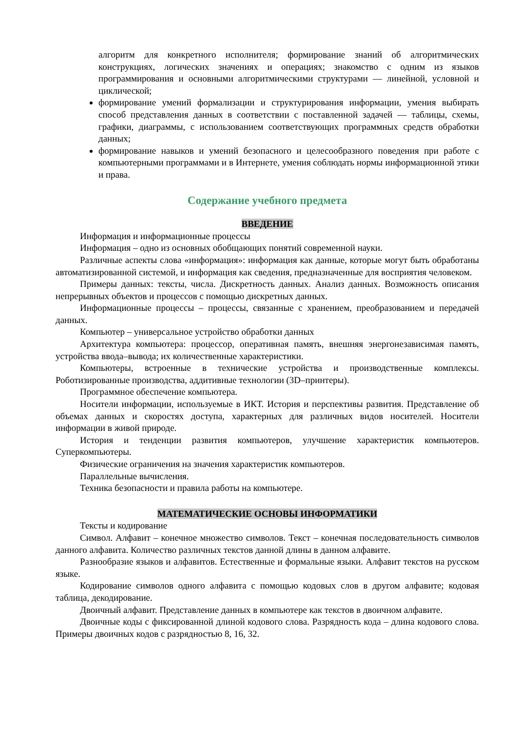алгоритм для конкретного исполнителя; формирование знаний об алгоритмических конструкциях, логических значениях и операциях; знакомство с одним из языков программирования и основными алгоритмическими структурами — линейной, условной и циклической;
формирование умений формализации и структурирования информации, умения выбирать способ представления данных в соответствии с поставленной задачей — таблицы, схемы, графики, диаграммы, с использованием соответствующих программных средств обработки данных;
формирование навыков и умений безопасного и целесообразного поведения при работе с компьютерными программами и в Интернете, умения соблюдать нормы информационной этики и права.
Содержание учебного предмета
ВВЕДЕНИЕ
Информация и информационные процессы
Информация – одно из основных обобщающих понятий современной науки.
Различные аспекты слова «информация»: информация как данные, которые могут быть обработаны автоматизированной системой, и информация как сведения, предназначенные для восприятия человеком.
Примеры данных: тексты, числа. Дискретность данных. Анализ данных. Возможность описания непрерывных объектов и процессов с помощью дискретных данных.
Информационные процессы – процессы, связанные с хранением, преобразованием и передачей данных.
Компьютер – универсальное устройство обработки данных
Архитектура компьютера: процессор, оперативная память, внешняя энергонезависимая память, устройства ввода–вывода; их количественные характеристики.
Компьютеры, встроенные в технические устройства и производственные комплексы. Роботизированные производства, аддитивные технологии (3D–принтеры).
Программное обеспечение компьютера.
Носители информации, используемые в ИКТ. История и перспективы развития. Представление об объемах данных и скоростях доступа, характерных для различных видов носителей. Носители информации в живой природе.
История и тенденции развития компьютеров, улучшение характеристик компьютеров. Суперкомпьютеры.
Физические ограничения на значения характеристик компьютеров.
Параллельные вычисления.
Техника безопасности и правила работы на компьютере.
МАТЕМАТИЧЕСКИЕ ОСНОВЫ ИНФОРМАТИКИ
Тексты и кодирование
Символ. Алфавит – конечное множество символов. Текст – конечная последовательность символов данного алфавита. Количество различных текстов данной длины в данном алфавите.
Разнообразие языков и алфавитов. Естественные и формальные языки. Алфавит текстов на русском языке.
Кодирование символов одного алфавита с помощью кодовых слов в другом алфавите; кодовая таблица, декодирование.
Двоичный алфавит. Представление данных в компьютере как текстов в двоичном алфавите.
Двоичные коды с фиксированной длиной кодового слова. Разрядность кода – длина кодового слова. Примеры двоичных кодов с разрядностью 8, 16, 32.